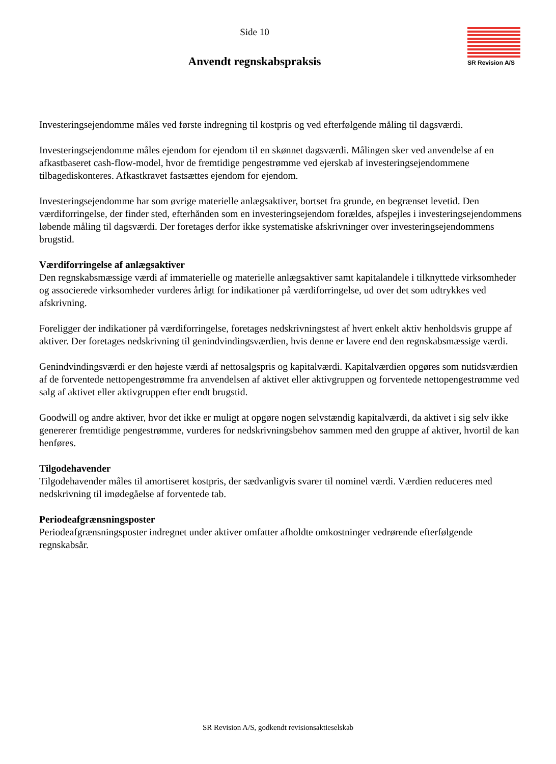Side 10
Anvendt regnskabspraksis
SR Revision A/S
Investeringsejendomme måles ved første indregning til kostpris og ved efterfølgende måling til dagsværdi.
Investeringsejendomme måles ejendom for ejendom til en skønnet dagsværdi. Målingen sker ved anvendelse af en afkastbaseret cash-flow-model, hvor de fremtidige pengestrømme ved ejerskab af investeringsejendommene tilbagediskonteres. Afkastkravet fastsættes ejendom for ejendom.
Investeringsejendomme har som øvrige materielle anlægsaktiver, bortset fra grunde, en begrænset levetid. Den værdiforringelse, der finder sted, efterhånden som en investeringsejendom forældes, afspejles i investeringsejendommens løbende måling til dagsværdi. Der foretages derfor ikke systematiske afskrivninger over investeringsejendommens brugstid.
Værdiforringelse af anlægsaktiver
Den regnskabsmæssige værdi af immaterielle og materielle anlægsaktiver samt kapitalandele i tilknyttede virksomheder og associerede virksomheder vurderes årligt for indikationer på værdiforringelse, ud over det som udtrykkes ved afskrivning.
Foreligger der indikationer på værdiforringelse, foretages nedskrivningstest af hvert enkelt aktiv henholdsvis gruppe af aktiver. Der foretages nedskrivning til genindvindingsværdien, hvis denne er lavere end den regnskabsmæssige værdi.
Genindvindingsværdi er den højeste værdi af nettosalgspris og kapitalværdi. Kapitalværdien opgøres som nutidsværdien af de forventede nettopengestrømme fra anvendelsen af aktivet eller aktivgruppen og forventede nettopengestrømme ved salg af aktivet eller aktivgruppen efter endt brugstid.
Goodwill og andre aktiver, hvor det ikke er muligt at opgøre nogen selvstændig kapitalværdi, da aktivet i sig selv ikke genererer fremtidige pengestrømme, vurderes for nedskrivningsbehov sammen med den gruppe af aktiver, hvortil de kan henføres.
Tilgodehavender
Tilgodehavender måles til amortiseret kostpris, der sædvanligvis svarer til nominel værdi. Værdien reduceres med nedskrivning til imødegåelse af forventede tab.
Periodeafgrænsningsposter
Periodeafgrænsningsposter indregnet under aktiver omfatter afholdte omkostninger vedrørende efterfølgende regnskabsår.
SR Revision A/S, godkendt revisionsaktieselskab